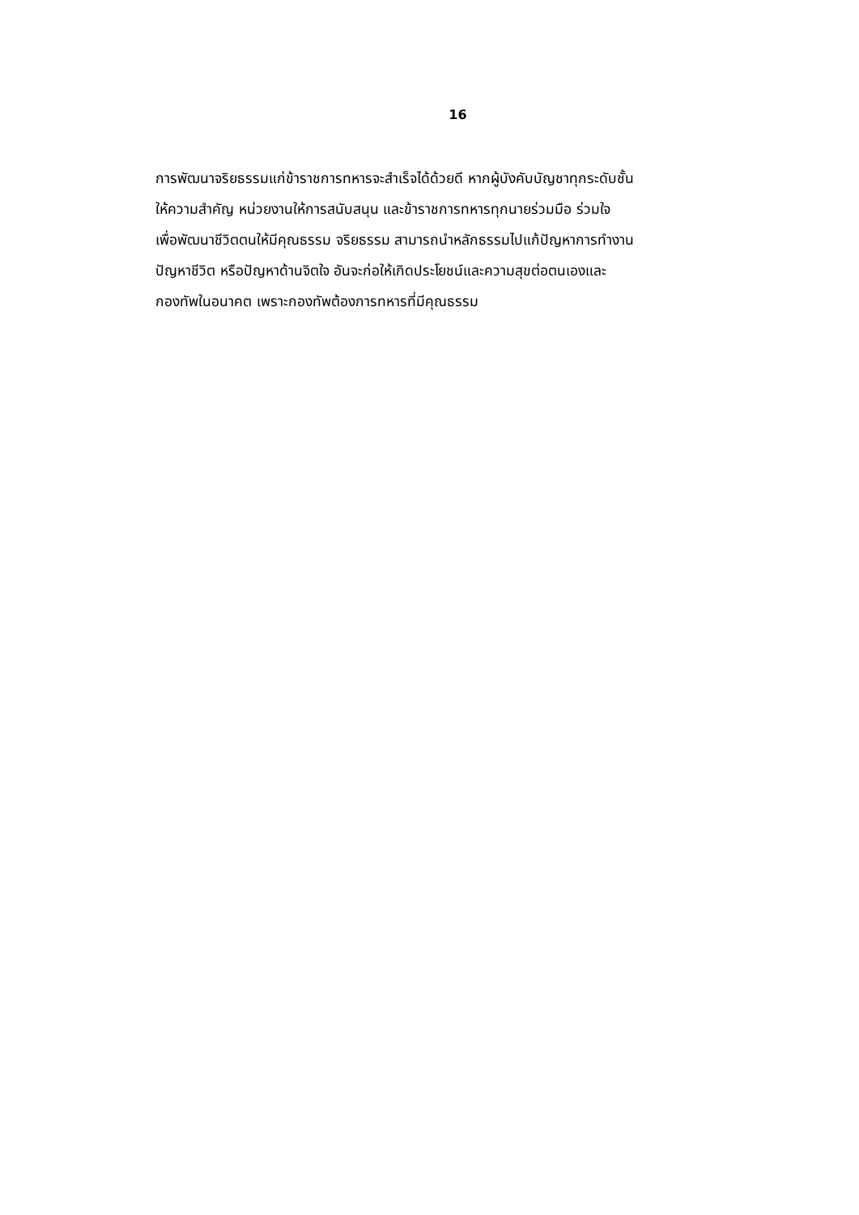16
การพัฒนาจริยธรรมแก่ข้าราชการทหารจะสำเร็จได้ด้วยดี หากผู้บังคับบัญชาทุกระดับชั้น
ให้ความสำคัญ หน่วยงานให้การสนับสนุน และข้าราชการทหารทุกนายร่วมมือ ร่วมใจ
เพื่อพัฒนาชีวิตตนให้มีคุณธรรม จริยธรรม สามารถนำหลักธรรมไปแก้ปัญหาการทำงาน
ปัญหาชีวิต หรือปัญหาด้านจิตใจ อันจะก่อให้เกิดประโยชน์และความสุขต่อตนเองและ
กองทัพในอนาคต เพราะกองทัพต้องการทหารที่มีคุณธรรม